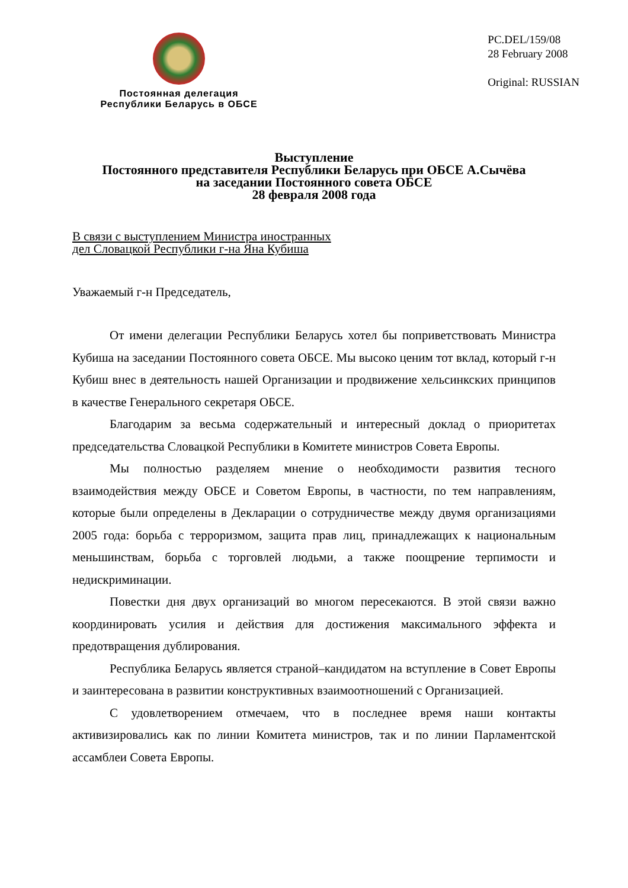Постоянная делегация
Республики Беларусь в ОБСЕ
PC.DEL/159/08
28 February 2008
Original: RUSSIAN
Выступление
Постоянного представителя Республики Беларусь при ОБСЕ А.Сычёва
на заседании Постоянного совета ОБСЕ
28 февраля 2008 года
В связи с выступлением Министра иностранных
дел Словацкой Республики г-на Яна Кубиша
Уважаемый г-н Председатель,
От имени делегации Республики Беларусь хотел бы поприветствовать Министра Кубиша на заседании Постоянного совета ОБСЕ. Мы высоко ценим тот вклад, который г-н Кубиш внес в деятельность нашей Организации и продвижение хельсинкских принципов в качестве Генерального секретаря ОБСЕ.
Благодарим за весьма содержательный и интересный доклад о приоритетах председательства Словацкой Республики в Комитете министров Совета Европы.
Мы полностью разделяем мнение о необходимости развития тесного взаимодействия между ОБСЕ и Советом Европы, в частности, по тем направлениям, которые были определены в Декларации о сотрудничестве между двумя организациями 2005 года: борьба с терроризмом, защита прав лиц, принадлежащих к национальным меньшинствам, борьба с торговлей людьми, а также поощрение терпимости и недискриминации.
Повестки дня двух организаций во многом пересекаются. В этой связи важно координировать усилия и действия для достижения максимального эффекта и предотвращения дублирования.
Республика Беларусь является страной–кандидатом на вступление в Совет Европы и заинтересована в развитии конструктивных взаимоотношений с Организацией.
С удовлетворением отмечаем, что в последнее время наши контакты активизировались как по линии Комитета министров, так и по линии Парламентской ассамблеи Совета Европы.